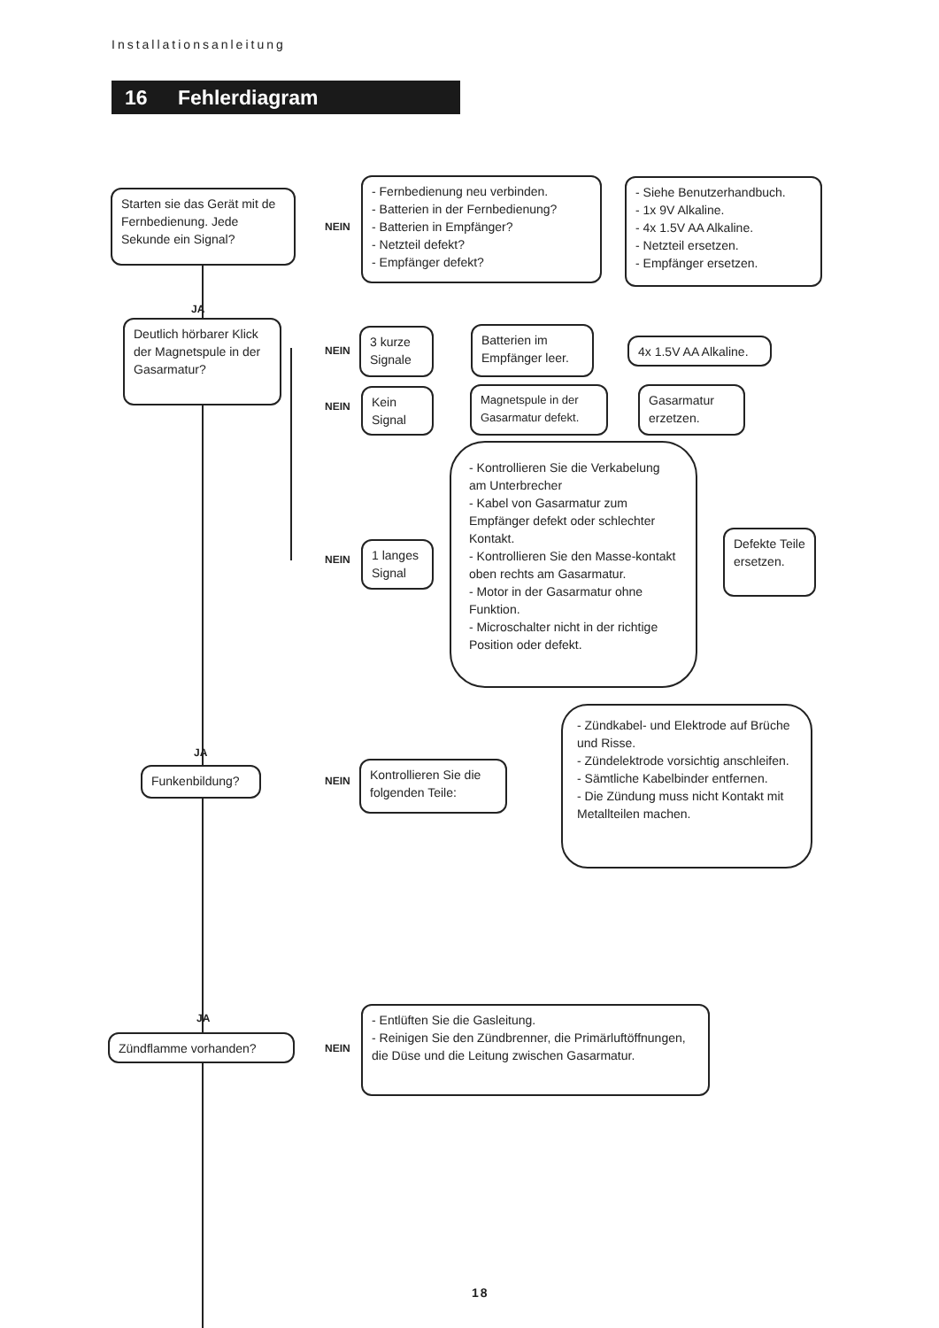Installationsanleitung
16 Fehlerdiagram
Starten sie das Gerät mit de Fernbedienung. Jede Sekunde ein Signal?
NEIN
- Fernbedienung neu verbinden.
- Batterien in der Fernbedienung?
- Batterien in Empfänger?
- Netzteil defekt?
- Empfänger defekt?
- Siehe Benutzerhandbuch.
- 1x 9V Alkaline.
- 4x 1.5V AA Alkaline.
- Netzteil ersetzen.
- Empfänger ersetzen.
JA
Deutlich hörbarer Klick der Magnetspule in der Gasarmatur?
NEIN
3 kurze Signale
Batterien im Empfänger leer.
4x 1.5V AA Alkaline.
NEIN
Kein Signal
Magnetspule in der Gasarmatur defekt.
Gasarmatur erzetzen.
NEIN
1 langes Signal
- Kontrollieren Sie die Verkabelung am Unterbrecher
- Kabel von Gasarmatur zum Empfänger defekt oder schlechter Kontakt.
- Kontrollieren Sie den Masse-kontakt oben rechts am Gasarmatur.
- Motor in der Gasarmatur ohne Funktion.
- Microschalter nicht in der richtige Position oder defekt.
Defekte Teile ersetzen.
JA
Funkenbildung?
NEIN
Kontrollieren Sie die folgenden Teile:
- Zündkabel- und Elektrode auf Brüche und Risse.
- Zündelektrode vorsichtig anschleifen.
- Sämtliche Kabelbinder entfernen.
- Die Zündung muss nicht Kontakt mit Metallteilen machen.
JA
Zündflamme vorhanden?
NEIN
- Entlüften Sie die Gasleitung.
- Reinigen Sie den Zündbrenner, die Primärluftöffnungen, die Düse und die Leitung zwischen Gasarmatur.
18